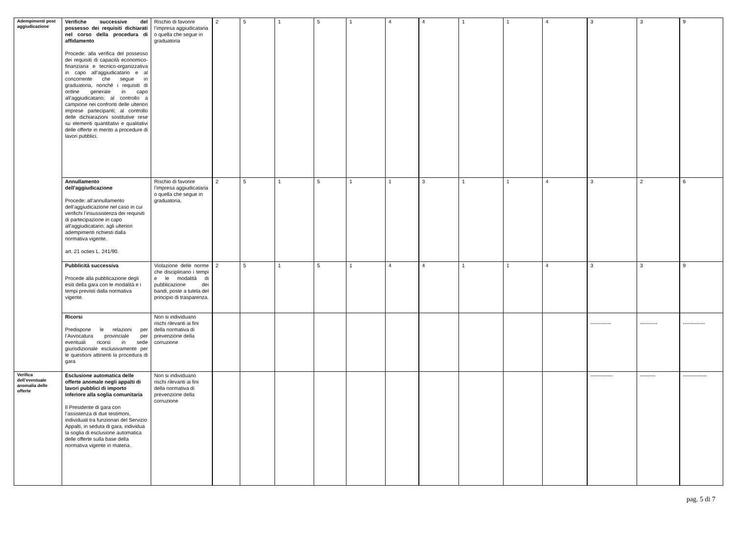| Adempimenti post aggiudicazione | Verifiche successive del possesso dei requisiti dichiarati nel corso della procedura di affidamento Procede: alla verifica del possesso dei requisiti di capacità economico- finanziaria e tecnico-organizzativa in capo all’aggiudicatario e al concorrente che segue in graduatoria, nonché i requisiti di ordine generale in capo all’aggiudicatario; al controllo a campione nei confronti delle ulteriori imprese partecipanti; al controllo delle dichiarazioni sostitutive rese su elementi quantitativi e qualitativi delle offerte in merito a procedure di lavori pubblici. | Rischio di favorire l’impresa aggiudicataria o quella che segue in graduatoria | 2 | 5 | 1 | 5 | 1 | 4 | 4 | 1 | 1 | 4 | 3 | 3 | 9 |
| | Annullamento dell’aggiudicazione Procede: all’annullamento dell’aggiudicazione nel caso in cui verifichi l’insussistenza dei requisiti di partecipazione in capo all’aggiudicatario; agli ulteriori adempimenti richiesti dalla normativa vigente. art. 21 octies L. 241/90. | Rischio di favorire l’impresa aggiudicataria o quella che segue in graduatoria. | 2 | 5 | 1 | 5 | 1 | 1 | 3 | 1 | 1 | 4 | 3 | 2 | 6 |
| | Pubblicità successiva Procede alla pubblicazione degli esiti della gara con le modalità e i tempi previsti dalla normativa vigente. | Violazione delle norme che disciplinano i tempi e le modalità di pubblicazione dei bandi, poste a tutela del principio di trasparenza. | 2 | 5 | 1 | 5 | 1 | 4 | 4 | 1 | 1 | 4 | 3 | 3 | 9 |
| | Ricorsi Predispone le relazioni per l’Avvocatura provinciale per eventuali ricorsi in sede giurisdizionale esclusivamente per le questioni attinenti la procedura di gara | Non si individuano rischi rilevanti ai fini della normativa di prevenzione della corruzione | | | | | | | | | | | ------------ | ---------- | ------------- |
| Verifica dell’eventuale anomalia delle offerte | Esclusione automatica delle offerte anomale negli appalti di lavori pubblici di importo inferiore alla soglia comunitaria Il Presidente di gara con l’assistenza di due testimoni, individuati tra funzionari del Servizio Appalti, in seduta di gara, individua la soglia di esclusione automatica delle offerte sulla base della normativa vigente in materia. | Non si individuano rischi rilevanti ai fini della normativa di prevenzione della corruzione | | | | | | | | | | | ------------- | --------- | -------------- |
pag. 5 di 7